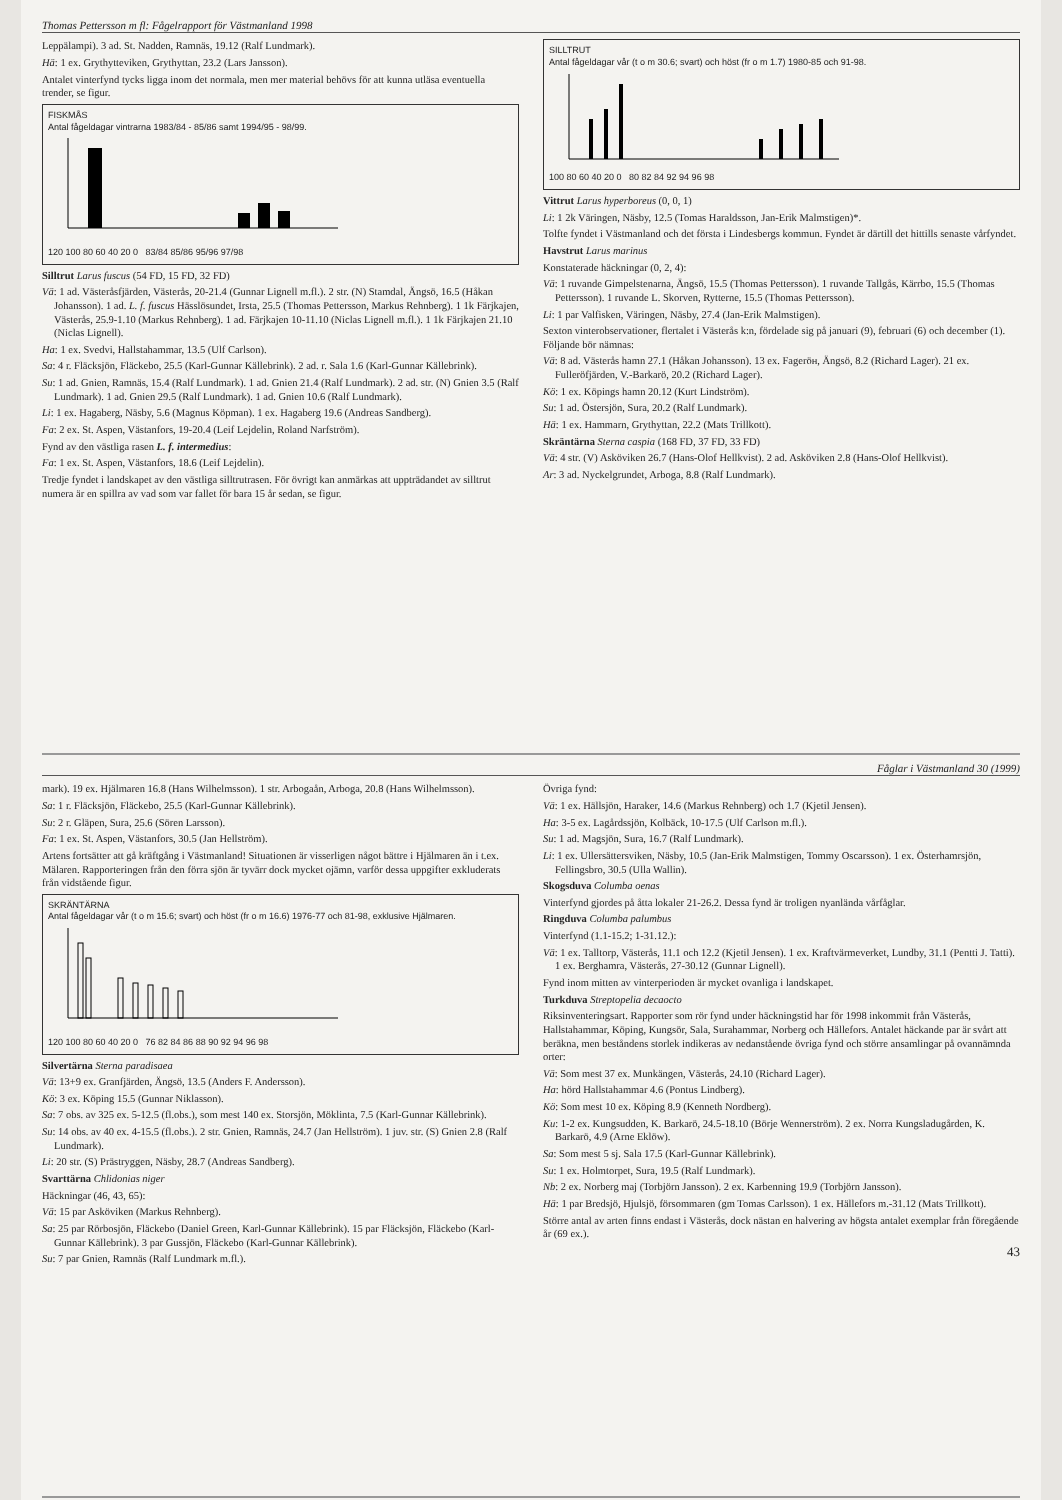Thomas Pettersson m fl: Fågelrapport för Västmanland 1998
Leppälampi). 3 ad. St. Nadden, Ramnäs, 19.12 (Ralf Lundmark).
Hä: 1 ex. Grythytteviken, Grythyttan, 23.2 (Lars Jansson).
Antalet vinterfynd tycks ligga inom det normala, men mer material behövs för att kunna utläsa eventuella trender, se figur.
FISKMÅS
Antal fågeldagar vintrarna 1983/84 - 85/86 samt 1994/95 - 98/99.
120 100 80 60 40 20 0 83/84 85/86 95/96 97/98
Silltrut Larus fuscus (54 FD, 15 FD, 32 FD)
Vä: 1 ad. Västeråsfjärden, Västerås, 20-21.4 (Gunnar Lignell m.fl.). 2 str. (N) Stamdal, Ängsö, 16.5 (Håkan Johansson). 1 ad. L. f. fuscus Hässlösundet, Irsta, 25.5 (Thomas Pettersson, Markus Rehnberg). 1 1k Färjkajen, Västerås, 25.9-1.10 (Markus Rehnberg). 1 ad. Färjkajen 10-11.10 (Niclas Lignell m.fl.). 1 1k Färjkajen 21.10 (Niclas Lignell).
Ha: 1 ex. Svedvi, Hallstahammar, 13.5 (Ulf Carlson).
Sa: 4 r. Fläcksjön, Fläckebo, 25.5 (Karl-Gunnar Källebrink). 2 ad. r. Sala 1.6 (Karl-Gunnar Källebrink).
Su: 1 ad. Gnien, Ramnäs, 15.4 (Ralf Lundmark). 1 ad. Gnien 21.4 (Ralf Lundmark). 2 ad. str. (N) Gnien 3.5 (Ralf Lundmark). 1 ad. Gnien 29.5 (Ralf Lundmark). 1 ad. Gnien 10.6 (Ralf Lundmark).
Li: 1 ex. Hagaberg, Näsby, 5.6 (Magnus Köpman). 1 ex. Hagaberg 19.6 (Andreas Sandberg).
Fa: 2 ex. St. Aspen, Västanfors, 19-20.4 (Leif Lejdelin, Roland Narfström).
Fynd av den västliga rasen L. f. intermedius:
Fa: 1 ex. St. Aspen, Västanfors, 18.6 (Leif Lejdelin).
Tredje fyndet i landskapet av den västliga silltrutrasen. För övrigt kan anmärkas att uppträdandet av silltrut numera är en spillra av vad som var fallet för bara 15 år sedan, se figur.
SILLTRUT
Antal fågeldagar vår (t o m 30.6; svart) och höst (fr o m 1.7) 1980-85 och 91-98.
100 80 60 40 20 0 80 82 84 92 94 96 98
Vittrut Larus hyperboreus (0, 0, 1)
Li: 1 2k Väringen, Näsby, 12.5 (Tomas Haraldsson, Jan-Erik Malmstigen)*.
Tolfte fyndet i Västmanland och det första i Lindesbergs kommun. Fyndet är därtill det hittills senaste vårfyndet.
Havstrut Larus marinus
Konstaterade häckningar (0, 2, 4):
Vä: 1 ruvande Gimpelstenarna, Ängsö, 15.5 (Thomas Pettersson). 1 ruvande Tallgås, Kärrbo, 15.5 (Thomas Pettersson). 1 ruvande L. Skorven, Rytterne, 15.5 (Thomas Pettersson).
Li: 1 par Valfisken, Väringen, Näsby, 27.4 (Jan-Erik Malmstigen).
Sexton vinterobservationer, flertalet i Västerås k:n, fördelade sig på januari (9), februari (6) och december (1). Följande bör nämnas:
Vä: 8 ad. Västerås hamn 27.1 (Håkan Johansson). 13 ex. Fageröн, Ängsö, 8.2 (Richard Lager). 21 ex. Fulleröfjärden, V.-Barkarö, 20.2 (Richard Lager).
Kö: 1 ex. Köpings hamn 20.12 (Kurt Lindström).
Su: 1 ad. Östersjön, Sura, 20.2 (Ralf Lundmark).
Hä: 1 ex. Hammarn, Grythyttan, 22.2 (Mats Trillkott).
Skräntärna Sterna caspia (168 FD, 37 FD, 33 FD)
Vä: 4 str. (V) Asköviken 26.7 (Hans-Olof Hellkvist). 2 ad. Asköviken 2.8 (Hans-Olof Hellkvist).
Ar: 3 ad. Nyckelgrundet, Arboga, 8.8 (Ralf Lundmark).
Fåglar i Västmanland 30 (1999)
mark). 19 ex. Hjälmaren 16.8 (Hans Wilhelmsson). 1 str. Arbogaån, Arboga, 20.8 (Hans Wilhelmsson).
Sa: 1 r. Fläcksjön, Fläckebo, 25.5 (Karl-Gunnar Källebrink).
Su: 2 r. Gläpen, Sura, 25.6 (Sören Larsson).
Fa: 1 ex. St. Aspen, Västanfors, 30.5 (Jan Hellström).
Artens fortsätter att gå kräftgång i Västmanland! Situationen är visserligen något bättre i Hjälmaren än i t.ex. Mälaren. Rapporteringen från den förra sjön är tyvärr dock mycket ojämn, varför dessa uppgifter exkluderats från vidstående figur.
SKRÄNTÄRNA
Antal fågeldagar vår (t o m 15.6; svart) och höst (fr o m 16.6) 1976-77 och 81-98, exklusive Hjälmaren.
120 100 80 60 40 20 0 76 82 84 86 88 90 92 94 96 98
Silvertärna Sterna paradisaea
Vä: 13+9 ex. Granfjärden, Ängsö, 13.5 (Anders F. Andersson).
Kö: 3 ex. Köping 15.5 (Gunnar Niklasson).
Sa: 7 obs. av 325 ex. 5-12.5 (fl.obs.), som mest 140 ex. Storsjön, Möklinta, 7.5 (Karl-Gunnar Källebrink).
Su: 14 obs. av 40 ex. 4-15.5 (fl.obs.). 2 str. Gnien, Ramnäs, 24.7 (Jan Hellström). 1 juv. str. (S) Gnien 2.8 (Ralf Lundmark).
Li: 20 str. (S) Prästryggen, Näsby, 28.7 (Andreas Sandberg).
Svarttärna Chlidonias niger
Häckningar (46, 43, 65):
Vä: 15 par Asköviken (Markus Rehnberg).
Sa: 25 par Rörbosjön, Fläckebo (Daniel Green, Karl-Gunnar Källebrink). 15 par Fläcksjön, Fläckebo (Karl-Gunnar Källebrink). 3 par Gussjön, Fläckebo (Karl-Gunnar Källebrink).
Su: 7 par Gnien, Ramnäs (Ralf Lundmark m.fl.).
Övriga fynd:
Vä: 1 ex. Hällsjön, Haraker, 14.6 (Markus Rehnberg) och 1.7 (Kjetil Jensen).
Ha: 3-5 ex. Lagårdssjön, Kolbäck, 10-17.5 (Ulf Carlson m.fl.).
Su: 1 ad. Magsjön, Sura, 16.7 (Ralf Lundmark).
Li: 1 ex. Ullersättersviken, Näsby, 10.5 (Jan-Erik Malmstigen, Tommy Oscarsson). 1 ex. Österhamrsjön, Fellingsbro, 30.5 (Ulla Wallin).
Skogsduva Columba oenas
Vinterfynd gjordes på åtta lokaler 21-26.2. Dessa fynd är troligen nyanlända vårfåglar.
Ringduva Columba palumbus
Vinterfynd (1.1-15.2; 1-31.12.):
Vä: 1 ex. Talltorp, Västerås, 11.1 och 12.2 (Kjetil Jensen). 1 ex. Kraftvärmeverket, Lundby, 31.1 (Pentti J. Tatti). 1 ex. Berghamra, Västerås, 27-30.12 (Gunnar Lignell).
Fynd inom mitten av vinterperioden är mycket ovanliga i landskapet.
Turkduva Streptopelia decaocto
Riksinventeringsart. Rapporter som rör fynd under häckningstid har för 1998 inkommit från Västerås, Hallstahammar, Köping, Kungsör, Sala, Surahammar, Norberg och Hällefors. Antalet häckande par är svårt att beräkna, men beståndens storlek indikeras av nedanstående övriga fynd och större ansamlingar på ovannämnda orter:
Vä: Som mest 37 ex. Munkängen, Västerås, 24.10 (Richard Lager).
Ha: hörd Hallstahammar 4.6 (Pontus Lindberg).
Kö: Som mest 10 ex. Köping 8.9 (Kenneth Nordberg).
Ku: 1-2 ex. Kungsudden, K. Barkarö, 24.5-18.10 (Börje Wennerström). 2 ex. Norra Kungsladugården, K. Barkarö, 4.9 (Arne Eklöw).
Sa: Som mest 5 sj. Sala 17.5 (Karl-Gunnar Källebrink).
Su: 1 ex. Holmtorpet, Sura, 19.5 (Ralf Lundmark).
Nb: 2 ex. Norberg maj (Torbjörn Jansson). 2 ex. Karbenning 19.9 (Torbjörn Jansson).
Hä: 1 par Bredsjö, Hjulsjö, försommaren (gm Tomas Carlsson). 1 ex. Hällefors m.-31.12 (Mats Trillkott).
Större antal av arten finns endast i Västerås, dock nästan en halvering av högsta antalet exemplar från föregående år (69 ex.).
43